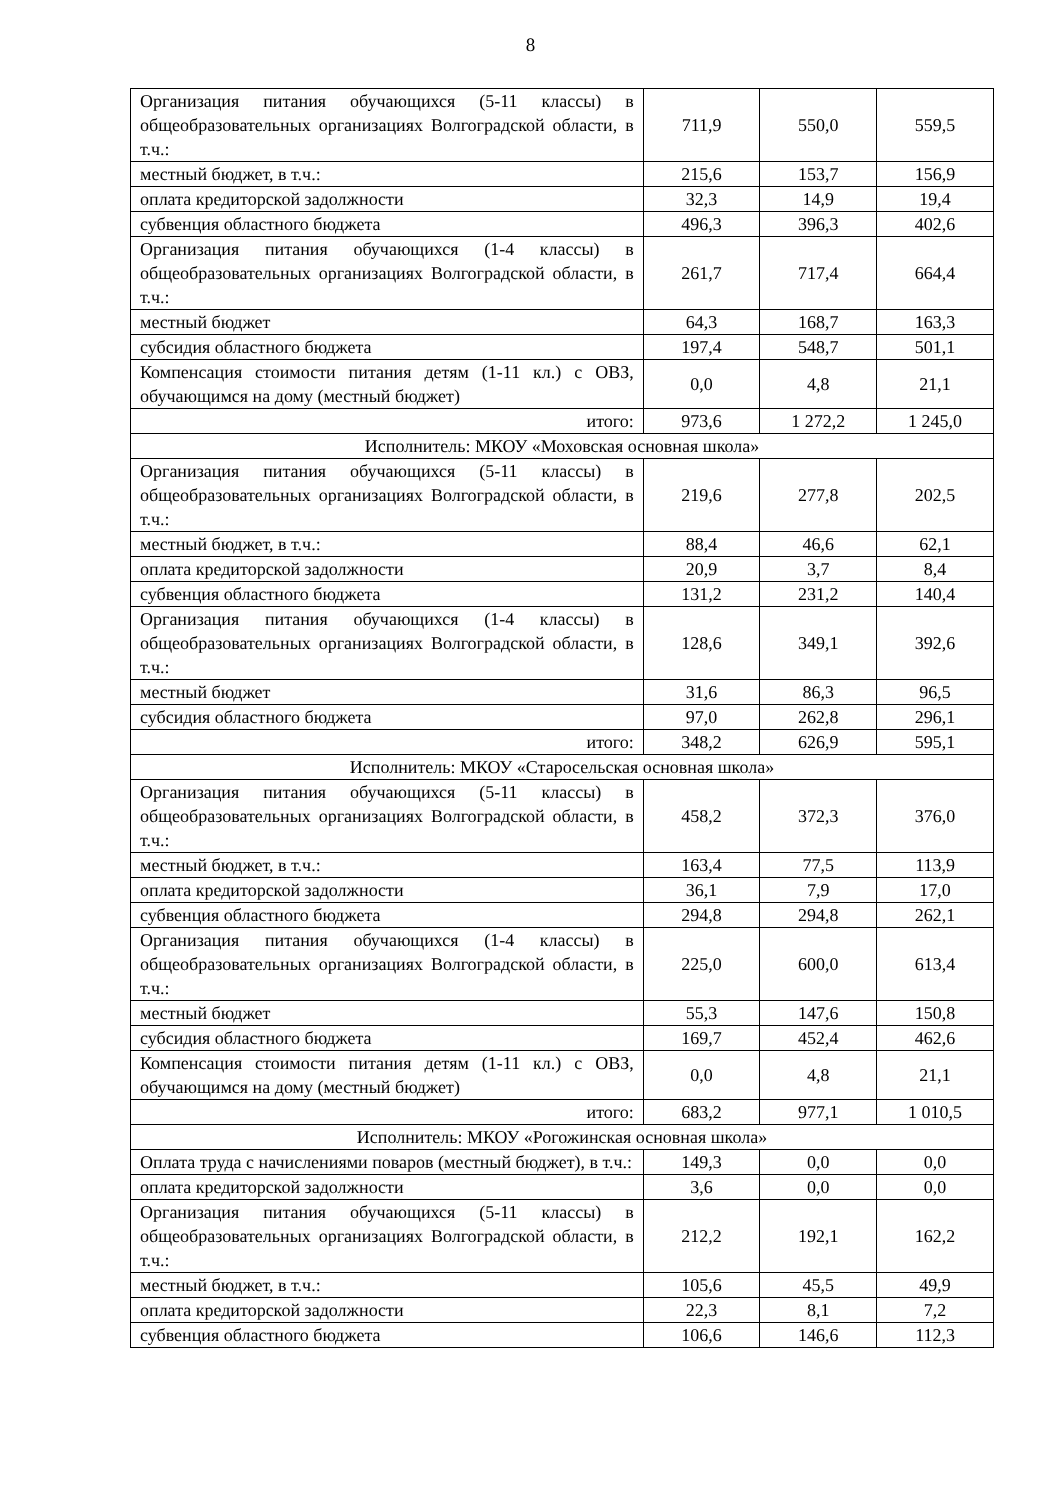8
| Организация питания обучающихся (5-11 классы) в общеобразовательных организациях Волгоградской области, в т.ч.: | 711,9 | 550,0 | 559,5 |
| местный бюджет, в т.ч.: | 215,6 | 153,7 | 156,9 |
| оплата кредиторской задолжности | 32,3 | 14,9 | 19,4 |
| субвенция областного бюджета | 496,3 | 396,3 | 402,6 |
| Организация питания обучающихся (1-4 классы) в общеобразовательных организациях Волгоградской области, в т.ч.: | 261,7 | 717,4 | 664,4 |
| местный бюджет | 64,3 | 168,7 | 163,3 |
| субсидия областного бюджета | 197,4 | 548,7 | 501,1 |
| Компенсация стоимости питания детям (1-11 кл.) с ОВЗ, обучающимся на дому (местный бюджет) | 0,0 | 4,8 | 21,1 |
| итого: | 973,6 | 1 272,2 | 1 245,0 |
| Исполнитель: МКОУ «Моховская основная школа» | | | |
| Организация питания обучающихся (5-11 классы) в общеобразовательных организациях Волгоградской области, в т.ч.: | 219,6 | 277,8 | 202,5 |
| местный бюджет, в т.ч.: | 88,4 | 46,6 | 62,1 |
| оплата кредиторской задолжности | 20,9 | 3,7 | 8,4 |
| субвенция областного бюджета | 131,2 | 231,2 | 140,4 |
| Организация питания обучающихся (1-4 классы) в общеобразовательных организациях Волгоградской области, в т.ч.: | 128,6 | 349,1 | 392,6 |
| местный бюджет | 31,6 | 86,3 | 96,5 |
| субсидия областного бюджета | 97,0 | 262,8 | 296,1 |
| итого: | 348,2 | 626,9 | 595,1 |
| Исполнитель: МКОУ «Старосельская основная школа» | | | |
| Организация питания обучающихся (5-11 классы) в общеобразовательных организациях Волгоградской области, в т.ч.: | 458,2 | 372,3 | 376,0 |
| местный бюджет, в т.ч.: | 163,4 | 77,5 | 113,9 |
| оплата кредиторской задолжности | 36,1 | 7,9 | 17,0 |
| субвенция областного бюджета | 294,8 | 294,8 | 262,1 |
| Организация питания обучающихся (1-4 классы) в общеобразовательных организациях Волгоградской области, в т.ч.: | 225,0 | 600,0 | 613,4 |
| местный бюджет | 55,3 | 147,6 | 150,8 |
| субсидия областного бюджета | 169,7 | 452,4 | 462,6 |
| Компенсация стоимости питания детям (1-11 кл.) с ОВЗ, обучающимся на дому (местный бюджет) | 0,0 | 4,8 | 21,1 |
| итого: | 683,2 | 977,1 | 1 010,5 |
| Исполнитель: МКОУ «Рогожинская основная школа» | | | |
| Оплата труда с начислениями поваров (местный бюджет), в т.ч.: | 149,3 | 0,0 | 0,0 |
| оплата кредиторской задолжности | 3,6 | 0,0 | 0,0 |
| Организация питания обучающихся (5-11 классы) в общеобразовательных организациях Волгоградской области, в т.ч.: | 212,2 | 192,1 | 162,2 |
| местный бюджет, в т.ч.: | 105,6 | 45,5 | 49,9 |
| оплата кредиторской задолжности | 22,3 | 8,1 | 7,2 |
| субвенция областного бюджета | 106,6 | 146,6 | 112,3 |